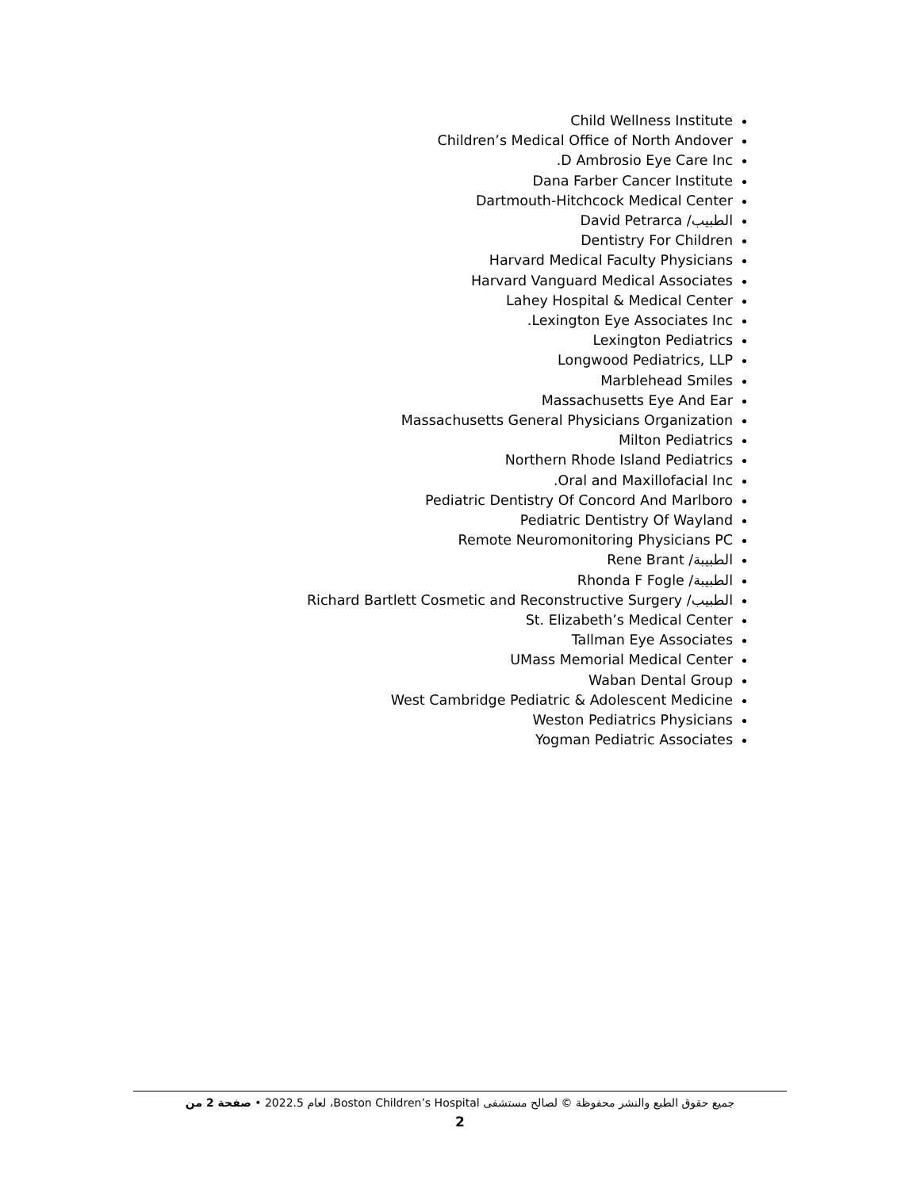Child Wellness Institute
Children’s Medical Office of North Andover
D Ambrosio Eye Care Inc.
Dana Farber Cancer Institute
Dartmouth-Hitchcock Medical Center
الطبيب/ David Petrarca
Dentistry For Children
Harvard Medical Faculty Physicians
Harvard Vanguard Medical Associates
Lahey Hospital & Medical Center
Lexington Eye Associates Inc.
Lexington Pediatrics
Longwood Pediatrics, LLP
Marblehead Smiles
Massachusetts Eye And Ear
Massachusetts General Physicians Organization
Milton Pediatrics
Northern Rhode Island Pediatrics
Oral and Maxillofacial Inc.
Pediatric Dentistry Of Concord And Marlboro
Pediatric Dentistry Of Wayland
Remote Neuromonitoring Physicians PC
الطبيبة/ Rene Brant
الطبيبة/ Rhonda F Fogle
الطبيب/ Richard Bartlett Cosmetic and Reconstructive Surgery
St. Elizabeth’s Medical Center
Tallman Eye Associates
UMass Memorial Medical Center
Waban Dental Group
West Cambridge Pediatric & Adolescent Medicine
Weston Pediatrics Physicians
Yogman Pediatric Associates
جميع حقوق الطبع والنشر محفوظة © لصالح مستشفى Boston Children’s Hospital، لعام 2022.5 • صفحة 2 من
2